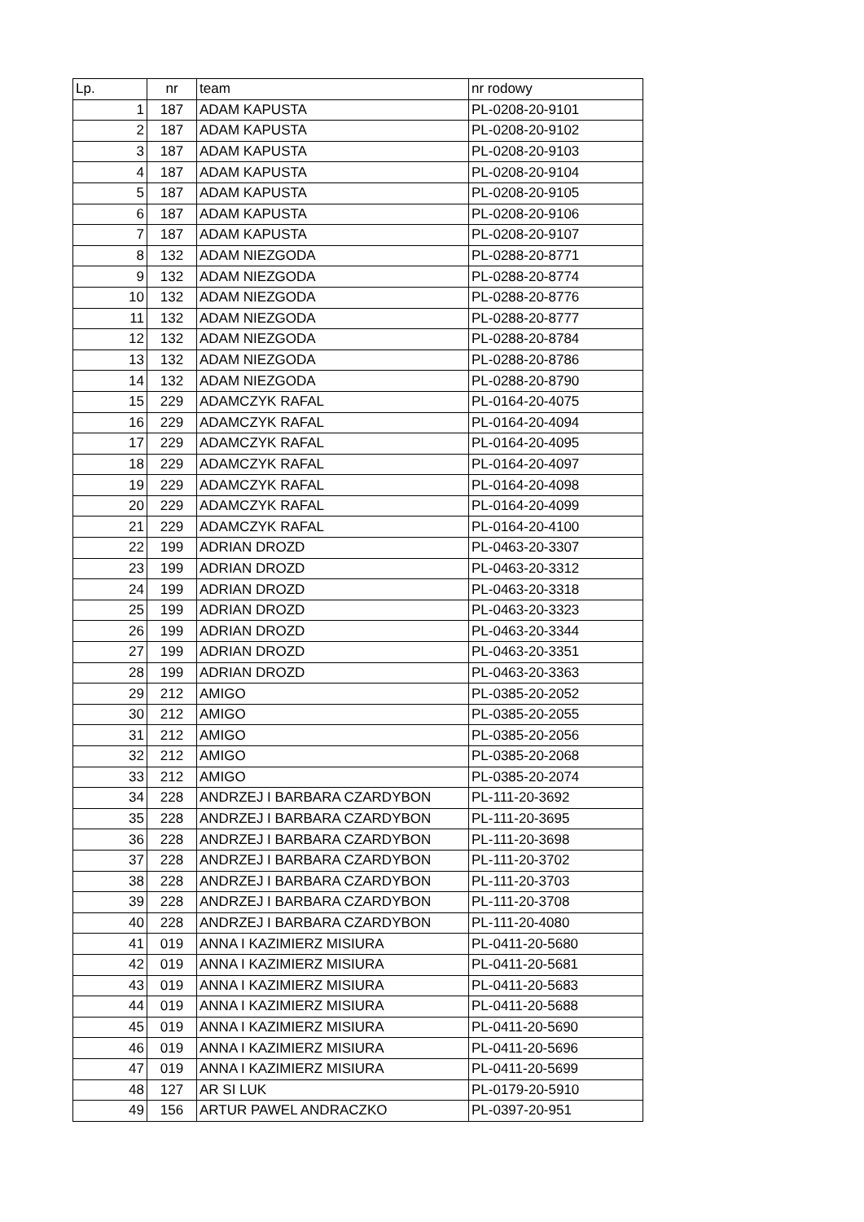| Lp. | nr | team | nr rodowy |
| --- | --- | --- | --- |
| 1 | 187 | ADAM KAPUSTA | PL-0208-20-9101 |
| 2 | 187 | ADAM KAPUSTA | PL-0208-20-9102 |
| 3 | 187 | ADAM KAPUSTA | PL-0208-20-9103 |
| 4 | 187 | ADAM KAPUSTA | PL-0208-20-9104 |
| 5 | 187 | ADAM KAPUSTA | PL-0208-20-9105 |
| 6 | 187 | ADAM KAPUSTA | PL-0208-20-9106 |
| 7 | 187 | ADAM KAPUSTA | PL-0208-20-9107 |
| 8 | 132 | ADAM NIEZGODA | PL-0288-20-8771 |
| 9 | 132 | ADAM NIEZGODA | PL-0288-20-8774 |
| 10 | 132 | ADAM NIEZGODA | PL-0288-20-8776 |
| 11 | 132 | ADAM NIEZGODA | PL-0288-20-8777 |
| 12 | 132 | ADAM NIEZGODA | PL-0288-20-8784 |
| 13 | 132 | ADAM NIEZGODA | PL-0288-20-8786 |
| 14 | 132 | ADAM NIEZGODA | PL-0288-20-8790 |
| 15 | 229 | ADAMCZYK RAFAL | PL-0164-20-4075 |
| 16 | 229 | ADAMCZYK RAFAL | PL-0164-20-4094 |
| 17 | 229 | ADAMCZYK RAFAL | PL-0164-20-4095 |
| 18 | 229 | ADAMCZYK RAFAL | PL-0164-20-4097 |
| 19 | 229 | ADAMCZYK RAFAL | PL-0164-20-4098 |
| 20 | 229 | ADAMCZYK RAFAL | PL-0164-20-4099 |
| 21 | 229 | ADAMCZYK RAFAL | PL-0164-20-4100 |
| 22 | 199 | ADRIAN DROZD | PL-0463-20-3307 |
| 23 | 199 | ADRIAN DROZD | PL-0463-20-3312 |
| 24 | 199 | ADRIAN DROZD | PL-0463-20-3318 |
| 25 | 199 | ADRIAN DROZD | PL-0463-20-3323 |
| 26 | 199 | ADRIAN DROZD | PL-0463-20-3344 |
| 27 | 199 | ADRIAN DROZD | PL-0463-20-3351 |
| 28 | 199 | ADRIAN DROZD | PL-0463-20-3363 |
| 29 | 212 | AMIGO | PL-0385-20-2052 |
| 30 | 212 | AMIGO | PL-0385-20-2055 |
| 31 | 212 | AMIGO | PL-0385-20-2056 |
| 32 | 212 | AMIGO | PL-0385-20-2068 |
| 33 | 212 | AMIGO | PL-0385-20-2074 |
| 34 | 228 | ANDRZEJ I BARBARA CZARDYBON | PL-111-20-3692 |
| 35 | 228 | ANDRZEJ I BARBARA CZARDYBON | PL-111-20-3695 |
| 36 | 228 | ANDRZEJ I BARBARA CZARDYBON | PL-111-20-3698 |
| 37 | 228 | ANDRZEJ I BARBARA CZARDYBON | PL-111-20-3702 |
| 38 | 228 | ANDRZEJ I BARBARA CZARDYBON | PL-111-20-3703 |
| 39 | 228 | ANDRZEJ I BARBARA CZARDYBON | PL-111-20-3708 |
| 40 | 228 | ANDRZEJ I BARBARA CZARDYBON | PL-111-20-4080 |
| 41 | 019 | ANNA I KAZIMIERZ MISIURA | PL-0411-20-5680 |
| 42 | 019 | ANNA I KAZIMIERZ MISIURA | PL-0411-20-5681 |
| 43 | 019 | ANNA I KAZIMIERZ MISIURA | PL-0411-20-5683 |
| 44 | 019 | ANNA I KAZIMIERZ MISIURA | PL-0411-20-5688 |
| 45 | 019 | ANNA I KAZIMIERZ MISIURA | PL-0411-20-5690 |
| 46 | 019 | ANNA I KAZIMIERZ MISIURA | PL-0411-20-5696 |
| 47 | 019 | ANNA I KAZIMIERZ MISIURA | PL-0411-20-5699 |
| 48 | 127 | AR SI LUK | PL-0179-20-5910 |
| 49 | 156 | ARTUR PAWEL ANDRACZKO | PL-0397-20-951 |